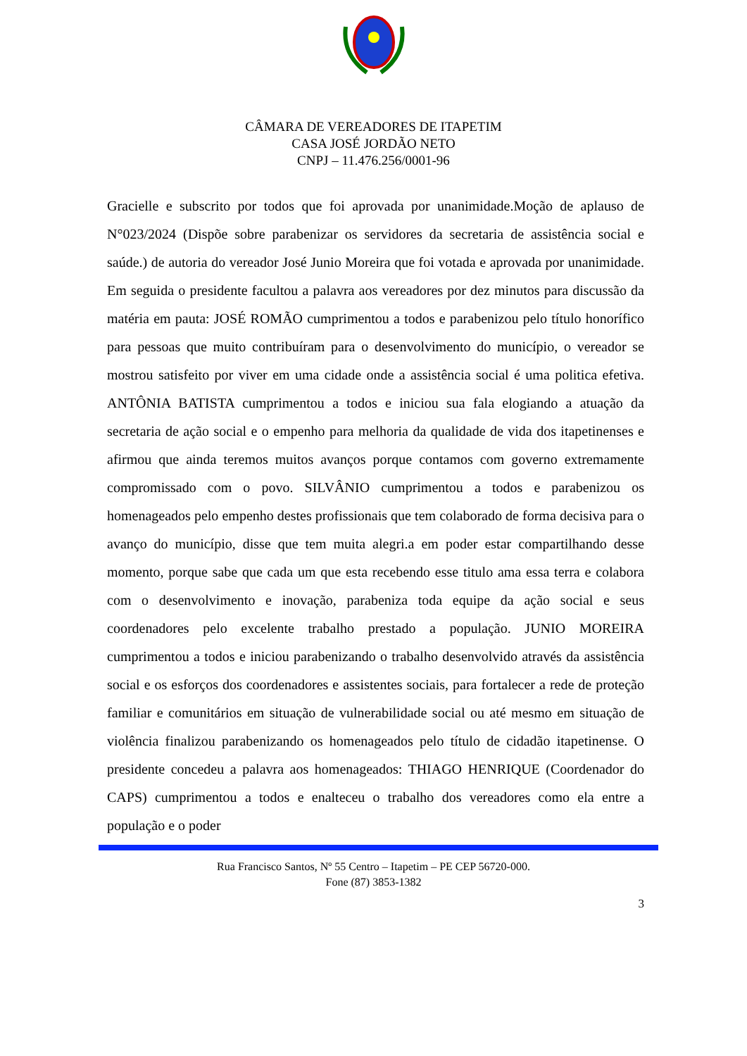CÂMARA DE VEREADORES DE ITAPETIM
CASA JOSÉ JORDÃO NETO
CNPJ – 11.476.256/0001-96
Gracielle e subscrito por todos que foi aprovada por unanimidade.Moção de aplauso de N°023/2024 (Dispõe sobre parabenizar os servidores da secretaria de assistência social e saúde.) de autoria do vereador José Junio Moreira que foi votada e aprovada por unanimidade. Em seguida o presidente facultou a palavra aos vereadores por dez minutos para discussão da matéria em pauta: JOSÉ ROMÃO cumprimentou a todos e parabenizou pelo título honorífico para pessoas que muito contribuíram para o desenvolvimento do município, o vereador se mostrou satisfeito por viver em uma cidade onde a assistência social é uma politica efetiva. ANTÔNIA BATISTA cumprimentou a todos e iniciou sua fala elogiando a atuação da secretaria de ação social e o empenho para melhoria da qualidade de vida dos itapetinenses e afirmou que ainda teremos muitos avanços porque contamos com governo extremamente compromissado com o povo. SILVÂNIO cumprimentou a todos e parabenizou os homenageados pelo empenho destes profissionais que tem colaborado de forma decisiva para o avanço do município, disse que tem muita alegri.a em poder estar compartilhando desse momento, porque sabe que cada um que esta recebendo esse titulo ama essa terra e colabora com o desenvolvimento e inovação, parabeniza toda equipe da ação social e seus coordenadores pelo excelente trabalho prestado a população. JUNIO MOREIRA cumprimentou a todos e iniciou parabenizando o trabalho desenvolvido através da assistência social e os esforços dos coordenadores e assistentes sociais, para fortalecer a rede de proteção familiar e comunitários em situação de vulnerabilidade social ou até mesmo em situação de violência finalizou parabenizando os homenageados pelo título de cidadão itapetinense. O presidente concedeu a palavra aos homenageados: THIAGO HENRIQUE (Coordenador do CAPS) cumprimentou a todos e enalteceu o trabalho dos vereadores como ela entre a população e o poder
Rua Francisco Santos, Nº 55 Centro – Itapetim – PE CEP 56720-000.
Fone (87) 3853-1382
3